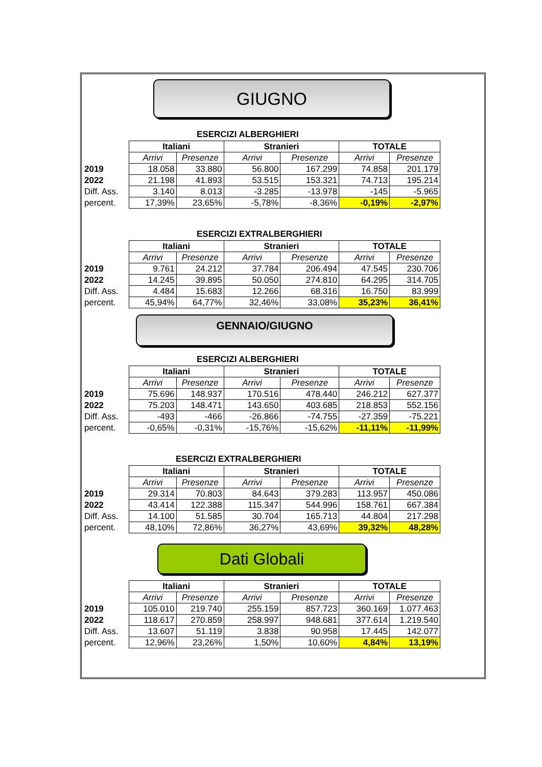GIUGNO
ESERCIZI ALBERGHIERI
| | Italiani | | Stranieri | | TOTALE | |
| | Arrivi | Presenze | Arrivi | Presenze | Arrivi | Presenze |
| 2019 | 18.058 | 33.880 | 56.800 | 167.299 | 74.858 | 201.179 |
| 2022 | 21.198 | 41.893 | 53.515 | 153.321 | 74.713 | 195.214 |
| Diff. Ass. | 3.140 | 8.013 | -3.285 | -13.978 | -145 | -5.965 |
| percent. | 17,39% | 23,65% | -5,78% | -8,36% | -0,19% | -2,97% |
ESERCIZI EXTRALBERGHIERI
| | Italiani | | Stranieri | | TOTALE | |
| | Arrivi | Presenze | Arrivi | Presenze | Arrivi | Presenze |
| 2019 | 9.761 | 24.212 | 37.784 | 206.494 | 47.545 | 230.706 |
| 2022 | 14.245 | 39.895 | 50.050 | 274.810 | 64.295 | 314.705 |
| Diff. Ass. | 4.484 | 15.683 | 12.266 | 68.316 | 16.750 | 83.999 |
| percent. | 45,94% | 64,77% | 32,46% | 33,08% | 35,23% | 36,41% |
GENNAIO/GIUGNO
ESERCIZI ALBERGHIERI
| | Italiani | | Stranieri | | TOTALE | |
| | Arrivi | Presenze | Arrivi | Presenze | Arrivi | Presenze |
| 2019 | 75.696 | 148.937 | 170.516 | 478.440 | 246.212 | 627.377 |
| 2022 | 75.203 | 148.471 | 143.650 | 403.685 | 218.853 | 552.156 |
| Diff. Ass. | -493 | -466 | -26.866 | -74.755 | -27.359 | -75.221 |
| percent. | -0,65% | -0,31% | -15,76% | -15,62% | -11,11% | -11,99% |
ESERCIZI EXTRALBERGHIERI
| | Italiani | | Stranieri | | TOTALE | |
| | Arrivi | Presenze | Arrivi | Presenze | Arrivi | Presenze |
| 2019 | 29.314 | 70.803 | 84.643 | 379.283 | 113.957 | 450.086 |
| 2022 | 43.414 | 122.388 | 115.347 | 544.996 | 158.761 | 667.384 |
| Diff. Ass. | 14.100 | 51.585 | 30.704 | 165.713 | 44.804 | 217.298 |
| percent. | 48,10% | 72,86% | 36,27% | 43,69% | 39,32% | 48,28% |
Dati Globali
| | Italiani | | Stranieri | | TOTALE | |
| | Arrivi | Presenze | Arrivi | Presenze | Arrivi | Presenze |
| 2019 | 105.010 | 219.740 | 255.159 | 857.723 | 360.169 | 1.077.463 |
| 2022 | 118.617 | 270.859 | 258.997 | 948.681 | 377.614 | 1.219.540 |
| Diff. Ass. | 13.607 | 51.119 | 3.838 | 90.958 | 17.445 | 142.077 |
| percent. | 12,96% | 23,26% | 1,50% | 10,60% | 4,84% | 13,19% |